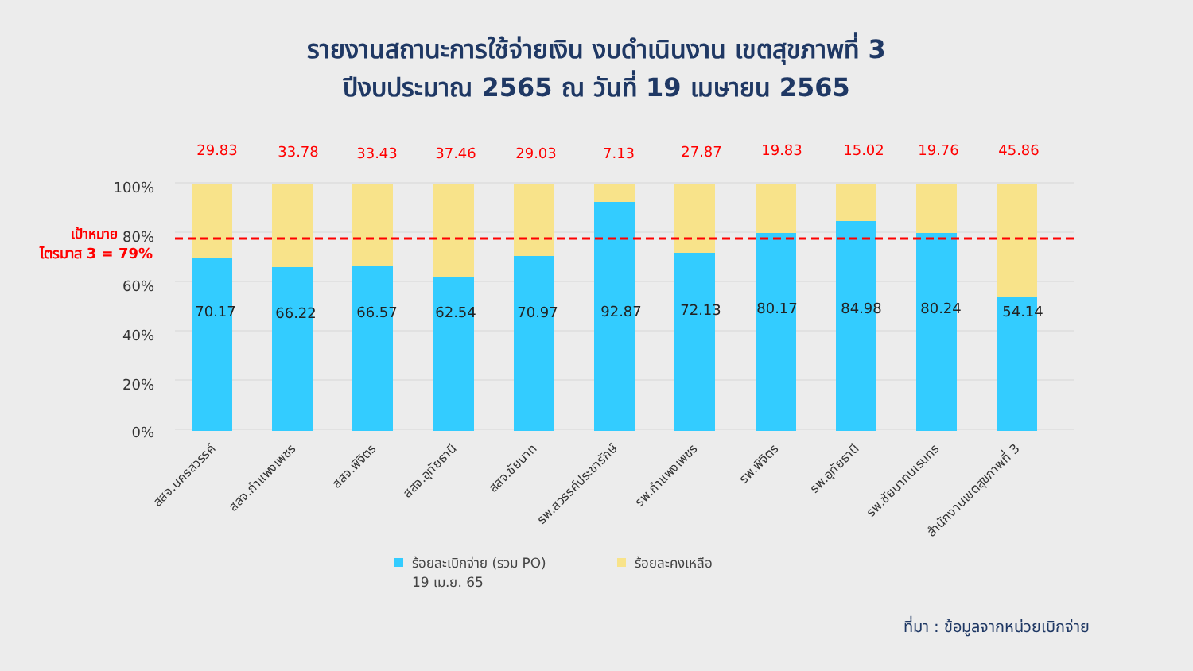รายงานสถานะการใช้จ่ายเงิน งบดำเนินงาน เขตสุขภาพที่ 3
ปีงบประมาณ 2565 ณ วันที่ 19 เมษายน 2565
100%
80%
60%
40%
20%
0%
เป้าหมาย
ไตรมาส 3 = 79%
29.83
33.78
33.43
37.46
29.03
7.13
27.87
19.83
15.02
19.76
45.86
70.17
66.22
66.57
62.54
70.97
92.87
72.13
80.17
84.98
80.24
54.14
สสจ.นครสวรรค์
สสจ.กำแพงเพชร
สสจ.พิจิตร
สสจ.อุทัยธานี
สสจ.ชัยนาท
รพ.สวรรค์ประชารักษ์
รพ.กำแพงเพชร
รพ.พิจิตร
รพ.อุทัยธานี
รพ.ชัยนาทนเรนทร
สำนักงานเขตสุขภาพที่ 3
ร้อยละเบิกจ่าย (รวม PO)
19 เม.ย. 65
ร้อยละคงเหลือ
ที่มา : ข้อมูลจากหน่วยเบิกจ่าย